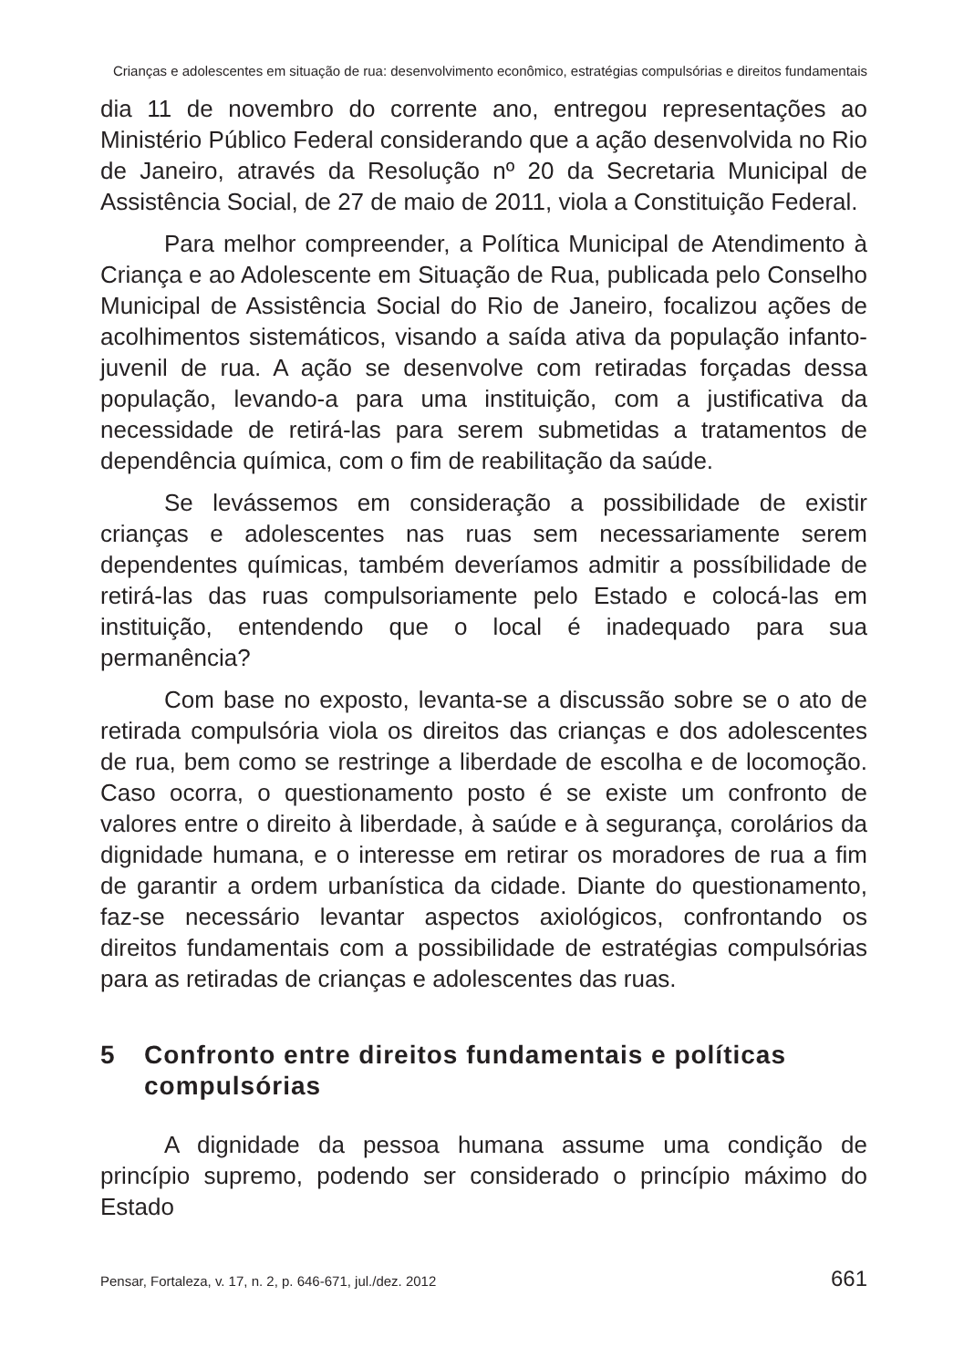Crianças e adolescentes em situação de rua: desenvolvimento econômico, estratégias compulsórias e direitos fundamentais
dia 11 de novembro do corrente ano, entregou representações ao Ministério Público Federal considerando que a ação desenvolvida no Rio de Janeiro, através da Resolução nº 20 da Secretaria Municipal de Assistência Social, de 27 de maio de 2011, viola a Constituição Federal.
Para melhor compreender, a Política Municipal de Atendimento à Criança e ao Adolescente em Situação de Rua, publicada pelo Conselho Municipal de Assistência Social do Rio de Janeiro, focalizou ações de acolhimentos sistemáticos, visando a saída ativa da população infanto-juvenil de rua. A ação se desenvolve com retiradas forçadas dessa população, levando-a para uma instituição, com a justificativa da necessidade de retirá-las para serem submetidas a tratamentos de dependência química, com o fim de reabilitação da saúde.
Se levássemos em consideração a possibilidade de existir crianças e adolescentes nas ruas sem necessariamente serem dependentes químicas, também deveríamos admitir a possíbilidade de retirá-las das ruas compulsoriamente pelo Estado e colocá-las em instituição, entendendo que o local é inadequado para sua permanência?
Com base no exposto, levanta-se a discussão sobre se o ato de retirada compulsória viola os direitos das crianças e dos adolescentes de rua, bem como se restringe a liberdade de escolha e de locomoção. Caso ocorra, o questionamento posto é se existe um confronto de valores entre o direito à liberdade, à saúde e à segurança, corolários da dignidade humana, e o interesse em retirar os moradores de rua a fim de garantir a ordem urbanística da cidade. Diante do questionamento, faz-se necessário levantar aspectos axiológicos, confrontando os direitos fundamentais com a possibilidade de estratégias compulsórias para as retiradas de crianças e adolescentes das ruas.
5 Confronto entre direitos fundamentais e políticas compulsórias
A dignidade da pessoa humana assume uma condição de princípio supremo, podendo ser considerado o princípio máximo do Estado
Pensar, Fortaleza, v. 17, n. 2, p. 646-671, jul./dez. 2012 661